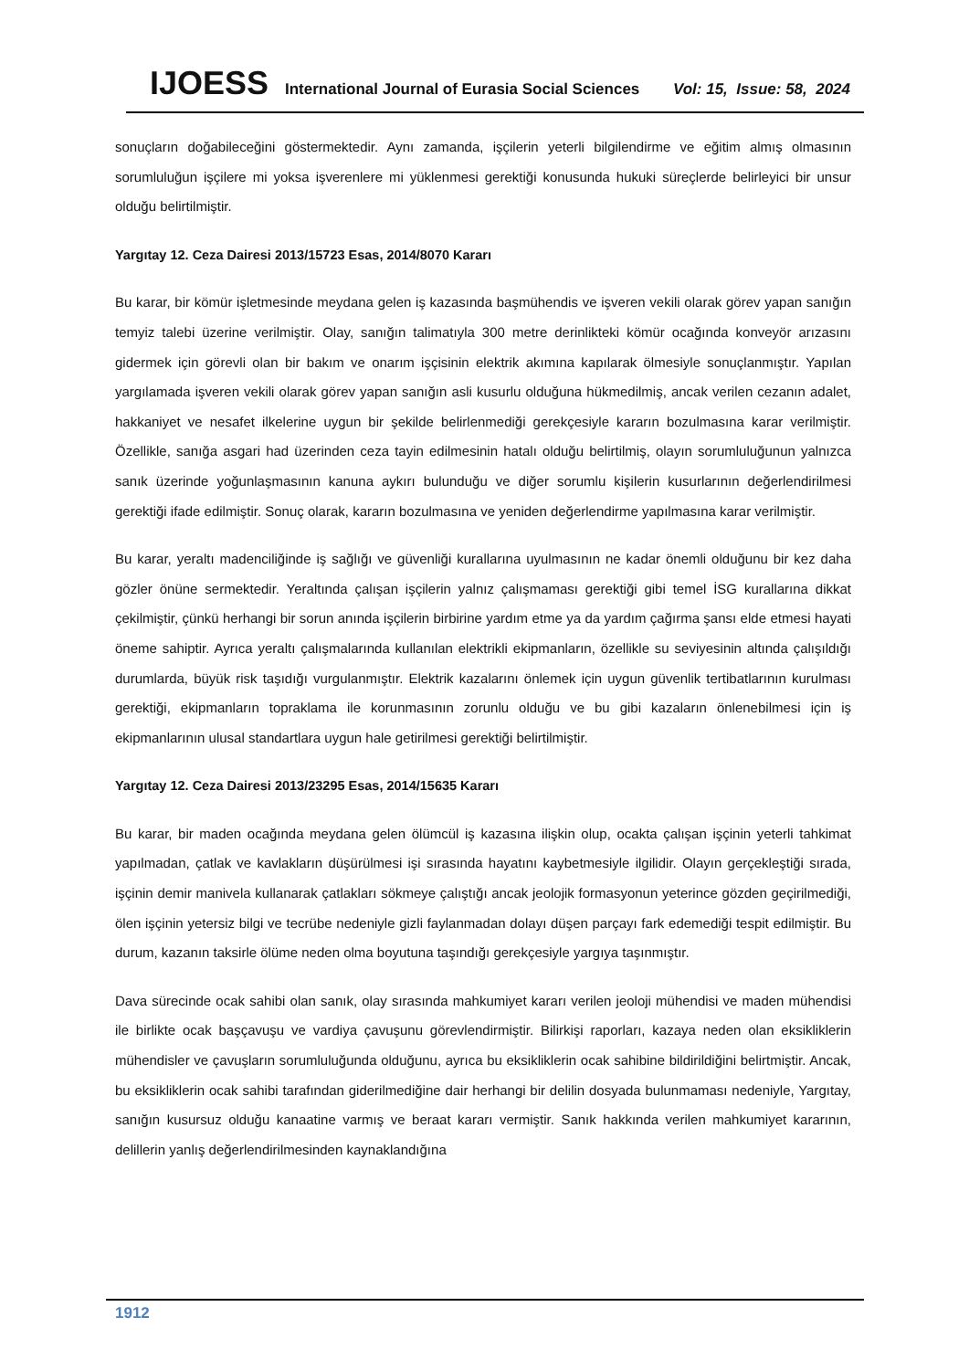IJOESS International Journal of Eurasia Social Sciences Vol: 15, Issue: 58, 2024
sonuçların doğabileceğini göstermektedir. Aynı zamanda, işçilerin yeterli bilgilendirme ve eğitim almış olmasının sorumluluğun işçilere mi yoksa işverenlere mi yüklenmesi gerektiği konusunda hukuki süreçlerde belirleyici bir unsur olduğu belirtilmiştir.
Yargıtay 12. Ceza Dairesi 2013/15723 Esas, 2014/8070 Kararı
Bu karar, bir kömür işletmesinde meydana gelen iş kazasında başmühendis ve işveren vekili olarak görev yapan sanığın temyiz talebi üzerine verilmiştir. Olay, sanığın talimatıyla 300 metre derinlikteki kömür ocağında konveyör arızasını gidermek için görevli olan bir bakım ve onarım işçisinin elektrik akımına kapılarak ölmesiyle sonuçlanmıştır. Yapılan yargılamada işveren vekili olarak görev yapan sanığın asli kusurlu olduğuna hükmedilmiş, ancak verilen cezanın adalet, hakkaniyet ve nesafet ilkelerine uygun bir şekilde belirlenmediği gerekçesiyle kararın bozulmasına karar verilmiştir. Özellikle, sanığa asgari had üzerinden ceza tayin edilmesinin hatalı olduğu belirtilmiş, olayın sorumluluğunun yalnızca sanık üzerinde yoğunlaşmasının kanuna aykırı bulunduğu ve diğer sorumlu kişilerin kusurlarının değerlendirilmesi gerektiği ifade edilmiştir. Sonuç olarak, kararın bozulmasına ve yeniden değerlendirme yapılmasına karar verilmiştir.
Bu karar, yeraltı madenciliğinde iş sağlığı ve güvenliği kurallarına uyulmasının ne kadar önemli olduğunu bir kez daha gözler önüne sermektedir. Yeraltında çalışan işçilerin yalnız çalışmaması gerektiği gibi temel İSG kurallarına dikkat çekilmiştir, çünkü herhangi bir sorun anında işçilerin birbirine yardım etme ya da yardım çağırma şansı elde etmesi hayati öneme sahiptir. Ayrıca yeraltı çalışmalarında kullanılan elektrikli ekipmanların, özellikle su seviyesinin altında çalışıldığı durumlarda, büyük risk taşıdığı vurgulanmıştır. Elektrik kazalarını önlemek için uygun güvenlik tertibatlarının kurulması gerektiği, ekipmanların topraklama ile korunmasının zorunlu olduğu ve bu gibi kazaların önlenebilmesi için iş ekipmanlarının ulusal standartlara uygun hale getirilmesi gerektiği belirtilmiştir.
Yargıtay 12. Ceza Dairesi 2013/23295 Esas, 2014/15635 Kararı
Bu karar, bir maden ocağında meydana gelen ölümcül iş kazasına ilişkin olup, ocakta çalışan işçinin yeterli tahkimat yapılmadan, çatlak ve kavlakların düşürülmesi işi sırasında hayatını kaybetmesiyle ilgilidir. Olayın gerçekleştiği sırada, işçinin demir manivela kullanarak çatlakları sökmeye çalıştığı ancak jeolojik formasyonun yeterince gözden geçirilmediği, ölen işçinin yetersiz bilgi ve tecrübe nedeniyle gizli faylanmadan dolayı düşen parçayı fark edemediği tespit edilmiştir. Bu durum, kazanın taksirle ölüme neden olma boyutuna taşındığı gerekçesiyle yargıya taşınmıştır.
Dava sürecinde ocak sahibi olan sanık, olay sırasında mahkumiyet kararı verilen jeoloji mühendisi ve maden mühendisi ile birlikte ocak başçavuşu ve vardiya çavuşunu görevlendirmiştir. Bilirkişi raporları, kazaya neden olan eksikliklerin mühendisler ve çavuşların sorumluluğunda olduğunu, ayrıca bu eksikliklerin ocak sahibine bildirildiğini belirtmiştir. Ancak, bu eksikliklerin ocak sahibi tarafından giderilmediğine dair herhangi bir delilin dosyada bulunmaması nedeniyle, Yargıtay, sanığın kusursuz olduğu kanaatine varmış ve beraat kararı vermiştir. Sanık hakkında verilen mahkumiyet kararının, delillerin yanlış değerlendirilmesinden kaynaklandığına
1912